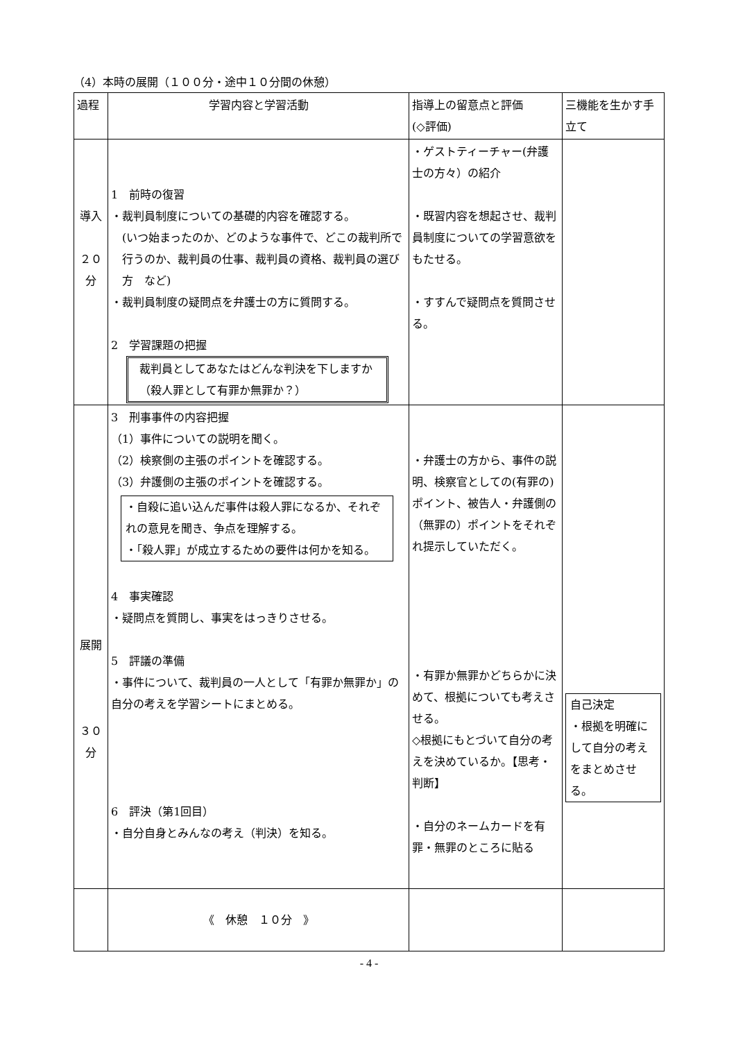（4）本時の展開（１００分・途中１０分間の休憩）
| 過程 | 学習内容と学習活動 | 指導上の留意点と評価 (◇評価) | 三機能を生かす手立て |
| --- | --- | --- | --- |
| 導入 ２０ 分 | 1 前時の復習 ・裁判員制度についての基礎的内容を確認する。 (いつ始まったのか、どのような事件で、どこの裁判所で行うのか、裁判員の仕事、裁判員の資格、裁判員の選び方 など) ・裁判員制度の疑問点を弁護士の方に質問する。 2 学習課題の把握 裁判員としてあなたはどんな判決を下しますか（殺人罪として有罪か無罪か？） | ・ゲストティーチャー(弁護士の方々）の紹介 ・既習内容を想起させ、裁判員制度についての学習意欲をもたせる。 ・すすんで疑問点を質問させる。 | |
| 展開 ３０ 分 | 3 刑事事件の内容把握 （1）事件についての説明を聞く。 （2）検察側の主張のポイントを確認する。 （3）弁護側の主張のポイントを確認する。 ・自殺に追い込んだ事件は殺人罪になるか、それぞれの意見を聞き、争点を理解する。 ・「殺人罪」が成立するための要件は何かを知る。 4 事実確認 ・疑問点を質問し、事実をはっきりさせる。 5 評議の準備 ・事件について、裁判員の一人として「有罪か無罪か」の自分の考えを学習シートにまとめる。 6 評決（第1回目） ・自分自身とみんなの考え（判決）を知る。 | ・弁護士の方から、事件の説明、検察官としての(有罪の)ポイント、被告人・弁護側の（無罪の）ポイントをそれぞれ提示していただく。 ・有罪か無罪かどちらかに決めて、根拠についても考えさせる。 ◇根拠にもとづいて自分の考えを決めているか。【思考・判断】 ・自分のネームカードを有罪・無罪のところに貼る | 自己決定 ・根拠を明確にして自分の考えをまとめさせる。 |
| | 《 休憩 １０分 》 | | |
- 4 -